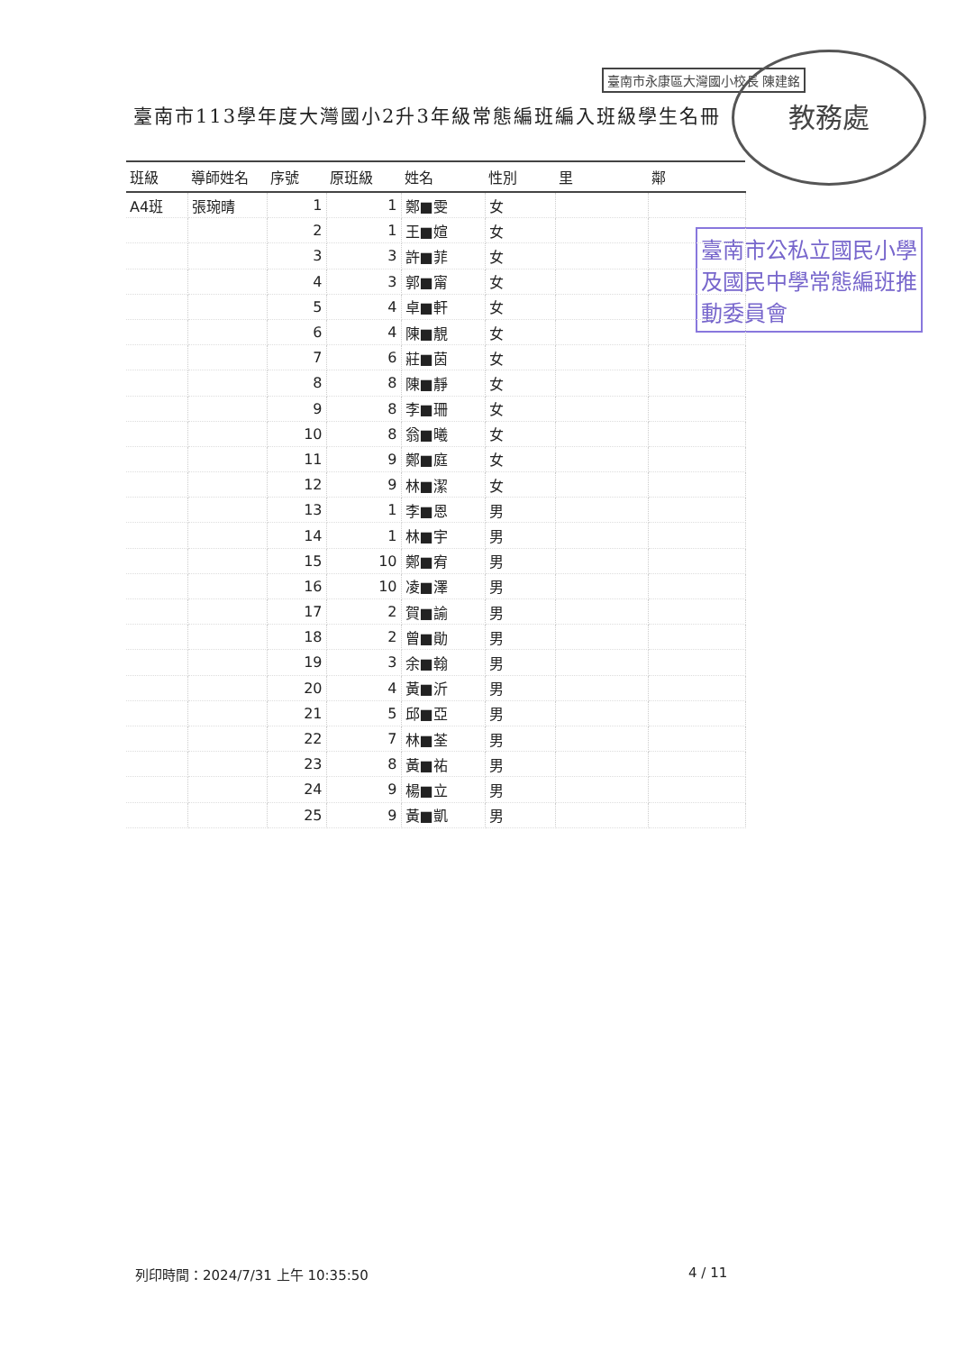臺南市113學年度大灣國小2升3年級常態編班編入班級學生名冊
臺南市永康區大灣國小校長 陳建銘 教務處
臺南市公私立國民小學及國民中學常態編班推動委員會
| 班級 | 導師姓名 | 序號 | 原班級 | 姓名 | 性別 | 里 | 鄰 |
| --- | --- | --- | --- | --- | --- | --- | --- |
| A4班 | 張琬晴 | 1 | 1 | 鄭■雯 | 女 | | |
| | | 2 | 1 | 王■媗 | 女 | | |
| | | 3 | 3 | 許■菲 | 女 | | |
| | | 4 | 3 | 郭■甯 | 女 | | |
| | | 5 | 4 | 卓■軒 | 女 | | |
| | | 6 | 4 | 陳■靚 | 女 | | |
| | | 7 | 6 | 莊■茵 | 女 | | |
| | | 8 | 8 | 陳■靜 | 女 | | |
| | | 9 | 8 | 李■珊 | 女 | | |
| | | 10 | 8 | 翁■曦 | 女 | | |
| | | 11 | 9 | 鄭■庭 | 女 | | |
| | | 12 | 9 | 林■潔 | 女 | | |
| | | 13 | 1 | 李■恩 | 男 | | |
| | | 14 | 1 | 林■宇 | 男 | | |
| | | 15 | 10 | 鄭■宥 | 男 | | |
| | | 16 | 10 | 凌■澤 | 男 | | |
| | | 17 | 2 | 賀■諭 | 男 | | |
| | | 18 | 2 | 曾■勛 | 男 | | |
| | | 19 | 3 | 余■翰 | 男 | | |
| | | 20 | 4 | 黃■沂 | 男 | | |
| | | 21 | 5 | 邱■亞 | 男 | | |
| | | 22 | 7 | 林■荃 | 男 | | |
| | | 23 | 8 | 黃■祐 | 男 | | |
| | | 24 | 9 | 楊■立 | 男 | | |
| | | 25 | 9 | 黃■凱 | 男 | | |
列印時間：2024/7/31 上午 10:35:50
4 / 11